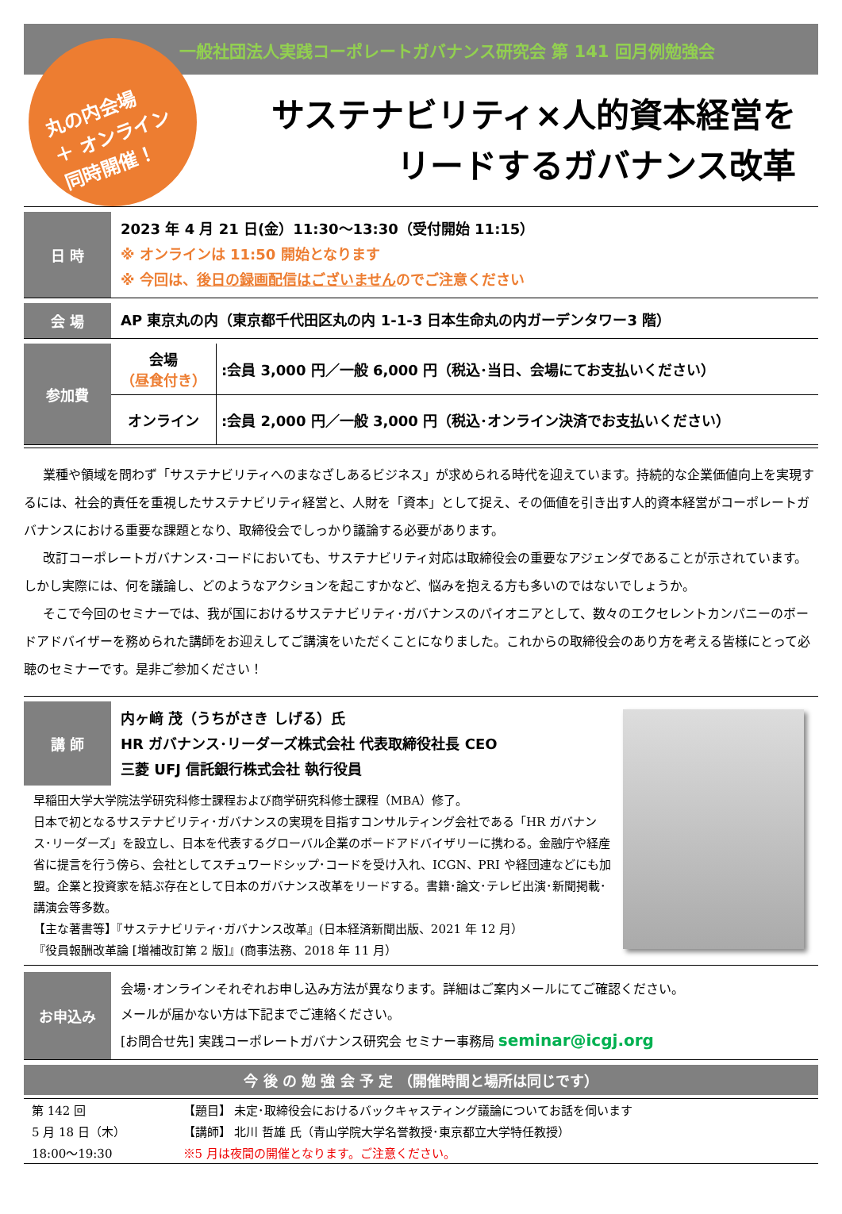一般社団法人実践コーポレートガバナンス研究会 第 141 回月例勉強会
丸の内会場
＋ オンライン
同時開催！
サステナビリティ×人的資本経営を
リードするガバナンス改革
日 時
2023 年 4 月 21 日(金）11:30～13:30（受付開始 11:15）
※ オンラインは 11:50 開始となります
※ 今回は、後日の録画配信はございませんのでご注意ください
会 場
AP 東京丸の内（東京都千代田区丸の内 1-1-3 日本生命丸の内ガーデンタワー3 階）
参加費
| 会場 （昼食付き） | :会員 3,000 円／一般 6,000 円（税込･当日、会場にてお支払いください） |
| オンライン | :会員 2,000 円／一般 3,000 円（税込･オンライン決済でお支払いください） |
業種や領域を問わず「サステナビリティへのまなざしあるビジネス」が求められる時代を迎えています。持続的な企業価値向上を実現するには、社会的責任を重視したサステナビリティ経営と、人財を「資本」として捉え、その価値を引き出す人的資本経営がコーポレートガバナンスにおける重要な課題となり、取締役会でしっかり議論する必要があります。
改訂コーポレートガバナンス･コードにおいても、サステナビリティ対応は取締役会の重要なアジェンダであることが示されています。しかし実際には、何を議論し、どのようなアクションを起こすかなど、悩みを抱える方も多いのではないでしょうか。
そこで今回のセミナーでは、我が国におけるサステナビリティ･ガバナンスのパイオニアとして、数々のエクセレントカンパニーのボードアドバイザーを務められた講師をお迎えしてご講演をいただくことになりました。これからの取締役会のあり方を考える皆様にとって必聴のセミナーです。是非ご参加ください！
講 師
内ヶ﨑 茂（うちがさき しげる）氏
HR ガバナンス･リーダーズ株式会社 代表取締役社長 CEO
三菱 UFJ 信託銀行株式会社 執行役員
早稲田大学大学院法学研究科修士課程および商学研究科修士課程（MBA）修了。
日本で初となるサステナビリティ･ガバナンスの実現を目指すコンサルティング会社である「HR ガバナンス･リーダーズ」を設立し、日本を代表するグローバル企業のボードアドバイザリーに携わる。金融庁や経産省に提言を行う傍ら、会社としてスチュワードシップ･コードを受け入れ、ICGN、PRI や経団連などにも加盟。企業と投資家を結ぶ存在として日本のガバナンス改革をリードする。書籍･論文･テレビ出演･新聞掲載･講演会等多数。
【主な著書等】『サステナビリティ･ガバナンス改革』(日本経済新聞出版、2021 年 12 月）
『役員報酬改革論 [増補改訂第 2 版]』(商事法務、2018 年 11 月）
お申込み
会場･オンラインそれぞれお申し込み方法が異なります。詳細はご案内メールにてご確認ください。
メールが届かない方は下記までご連絡ください。
[お問合せ先] 実践コーポレートガバナンス研究会 セミナー事務局 seminar@icgj.org
今 後 の 勉 強 会 予 定 （開催時間と場所は同じです）
| 第 142 回 | 【題目】 未定･取締役会におけるバックキャスティング議論についてお話を伺います |
| 5 月 18 日（木） | 【講師】 北川 哲雄 氏（青山学院大学名誉教授･東京都立大学特任教授） |
| 18:00～19:30 | ※5 月は夜間の開催となります。ご注意ください。 |